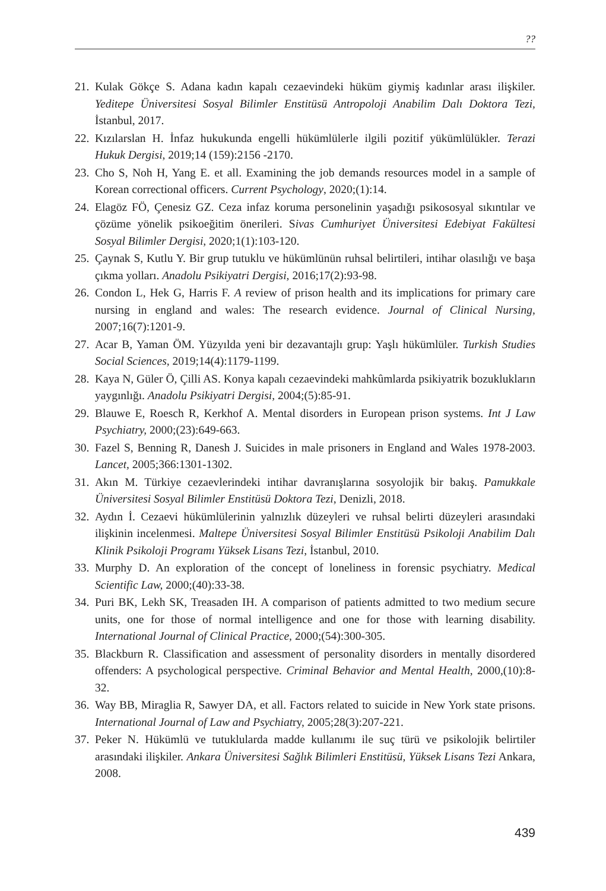??
21. Kulak Gökçe S. Adana kadın kapalı cezaevindeki hüküm giymiş kadınlar arası ilişkiler. Yeditepe Üniversitesi Sosyal Bilimler Enstitüsü Antropoloji Anabilim Dalı Doktora Tezi, İstanbul, 2017.
22. Kızılarslan H. İnfaz hukukunda engelli hükümlülerle ilgili pozitif yükümlülükler. Terazi Hukuk Dergisi, 2019;14 (159):2156 -2170.
23. Cho S, Noh H, Yang E. et all. Examining the job demands resources model in a sample of Korean correctional officers. Current Psychology, 2020;(1):14.
24. Elagöz FÖ, Çenesiz GZ. Ceza infaz koruma personelinin yaşadığı psikososyal sıkıntılar ve çözüme yönelik psikoeğitim önerileri. Sivas Cumhuriyet Üniversitesi Edebiyat Fakültesi Sosyal Bilimler Dergisi, 2020;1(1):103-120.
25. Çaynak S, Kutlu Y. Bir grup tutuklu ve hükümlünün ruhsal belirtileri, intihar olasılığı ve başa çıkma yolları. Anadolu Psikiyatri Dergisi, 2016;17(2):93-98.
26. Condon L, Hek G, Harris F. A review of prison health and its implications for primary care nursing in england and wales: The research evidence. Journal of Clinical Nursing, 2007;16(7):1201-9.
27. Acar B, Yaman ÖM. Yüzyılda yeni bir dezavantajlı grup: Yaşlı hükümlüler. Turkish Studies Social Sciences, 2019;14(4):1179-1199.
28. Kaya N, Güler Ö, Çilli AS. Konya kapalı cezaevindeki mahkûmlarda psikiyatrik bozuklukların yaygınlığı. Anadolu Psikiyatri Dergisi, 2004;(5):85-91.
29. Blauwe E, Roesch R, Kerkhof A. Mental disorders in European prison systems. Int J Law Psychiatry, 2000;(23):649-663.
30. Fazel S, Benning R, Danesh J. Suicides in male prisoners in England and Wales 1978-2003. Lancet, 2005;366:1301-1302.
31. Akın M. Türkiye cezaevlerindeki intihar davranışlarına sosyolojik bir bakış. Pamukkale Üniversitesi Sosyal Bilimler Enstitüsü Doktora Tezi, Denizli, 2018.
32. Aydın İ. Cezaevi hükümlülerinin yalnızlık düzeyleri ve ruhsal belirti düzeyleri arasındaki ilişkinin incelenmesi. Maltepe Üniversitesi Sosyal Bilimler Enstitüsü Psikoloji Anabilim Dalı Klinik Psikoloji Programı Yüksek Lisans Tezi, İstanbul, 2010.
33. Murphy D. An exploration of the concept of loneliness in forensic psychiatry. Medical Scientific Law, 2000;(40):33-38.
34. Puri BK, Lekh SK, Treasaden IH. A comparison of patients admitted to two medium secure units, one for those of normal intelligence and one for those with learning disability. International Journal of Clinical Practice, 2000;(54):300-305.
35. Blackburn R. Classification and assessment of personality disorders in mentally disordered offenders: A psychological perspective. Criminal Behavior and Mental Health, 2000,(10):8-32.
36. Way BB, Miraglia R, Sawyer DA, et all. Factors related to suicide in New York state prisons. International Journal of Law and Psychiatry, 2005;28(3):207-221.
37. Peker N. Hükümlü ve tutuklularda madde kullanımı ile suç türü ve psikolojik belirtiler arasındaki ilişkiler. Ankara Üniversitesi Sağlık Bilimleri Enstitüsü, Yüksek Lisans Tezi Ankara, 2008.
439